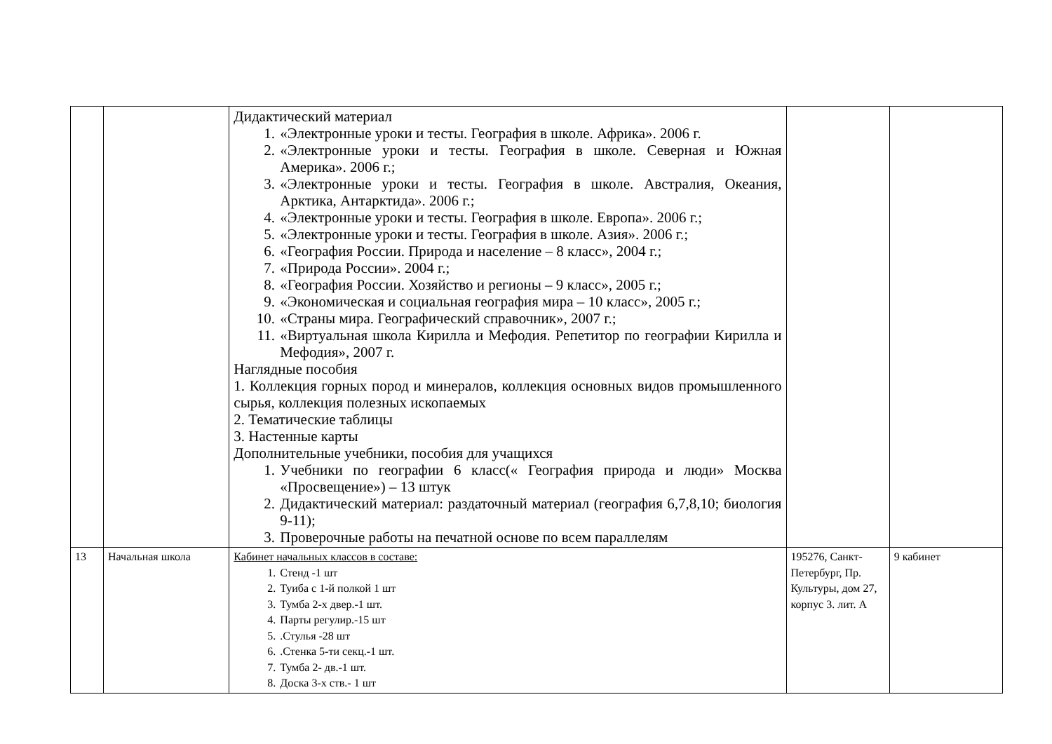| | | Дидактический материал 1. «Электронные уроки и тесты. География в школе. Африка». 2006 г. 2. «Электронные уроки и тесты. География в школе. Северная и Южная Америка». 2006 г.; 3. «Электронные уроки и тесты. География в школе. Австралия, Океания, Арктика, Антарктида». 2006 г.; 4. «Электронные уроки и тесты. География в школе. Европа». 2006 г.; 5. «Электронные уроки и тесты. География в школе. Азия». 2006 г.; 6. «География России. Природа и население – 8 класс», 2004 г.; 7. «Природа России». 2004 г.; 8. «География России. Хозяйство и регионы – 9 класс», 2005 г.; 9. «Экономическая и социальная география мира – 10 класс», 2005 г.; 10. «Страны мира. Географический справочник», 2007 г.; 11. «Виртуальная школа Кирилла и Мефодия. Репетитор по географии Кирилла и Мефодия», 2007 г. Наглядные пособия 1. Коллекция горных пород и минералов, коллекция основных видов промышленного сырья, коллекция полезных ископаемых 2. Тематические таблицы 3. Настенные карты Дополнительные учебники, пособия для учащихся 1. Учебники по географии 6 класс(« География природа и люди» Москва «Просвещение») – 13 штук 2. Дидактический материал: раздаточный материал (география 6,7,8,10; биология 9-11); 3. Проверочные работы на печатной основе по всем параллелям | | |
| 13 | Начальная школа | Кабинет начальных классов в составе: 1. Стенд -1 шт 2. Туиба с 1-й полкой 1 шт 3. Тумба 2-х двер.-1 шт. 4. Парты регулир.-15 шт 5. .Стулья -28 шт 6. .Стенка 5-ти секц.-1 шт. 7. Тумба 2- дв.-1 шт. 8. Доска 3-х ств.- 1 шт | 195276, Санкт-Петербург, Пр. Культуры, дом 27, корпус 3. лит. А | 9 кабинет |